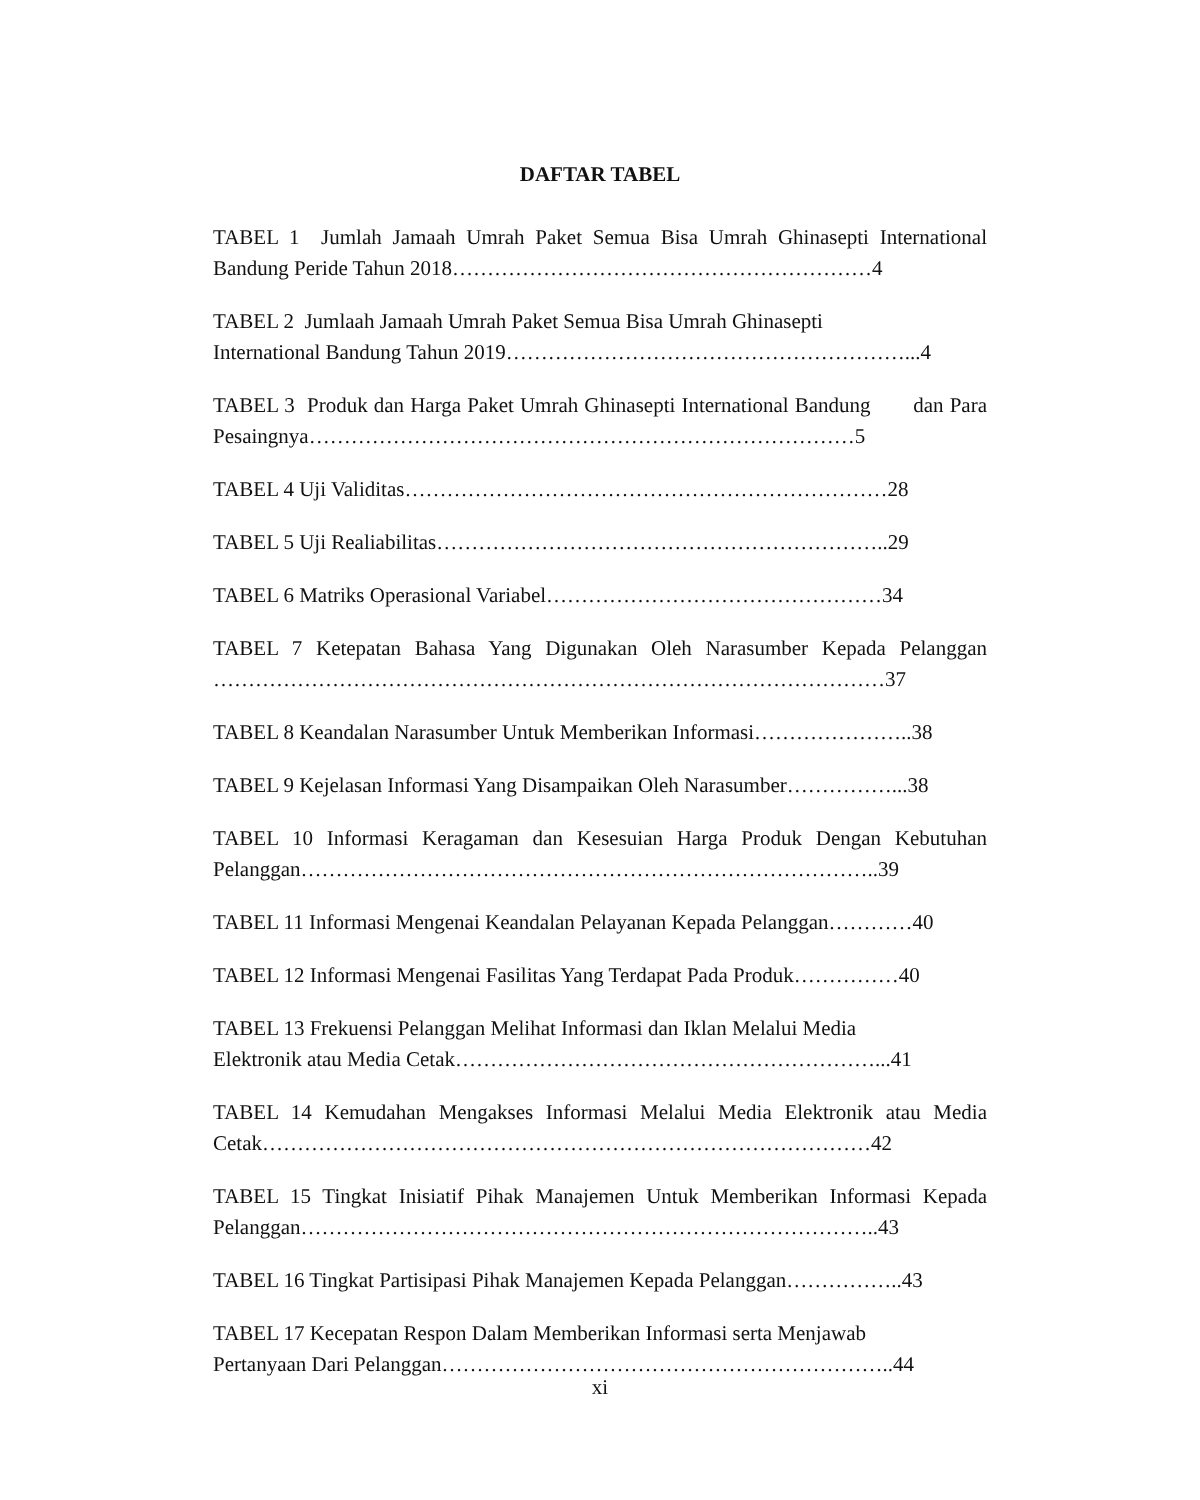DAFTAR TABEL
TABEL 1 Jumlah Jamaah Umrah Paket Semua Bisa Umrah Ghinasepti International Bandung Peride Tahun 2018……………………………………………………4
TABEL 2 Jumlaah Jamaah Umrah Paket Semua Bisa Umrah Ghinasepti
International Bandung Tahun 2019…………………………………………………...4
TABEL 3 Produk dan Harga Paket Umrah Ghinasepti International Bandung dan Para Pesaingnya……………………………………………………………………5
TABEL 4 Uji Validitas……………………………………………………………28
TABEL 5 Uji Realiabilitas………………………………………………………..29
TABEL 6 Matriks Operasional Variabel…………………………………………34
TABEL 7 Ketepatan Bahasa Yang Digunakan Oleh Narasumber Kepada Pelanggan ……………………………………………………………………………………37
TABEL 8 Keandalan Narasumber Untuk Memberikan Informasi…………………..38
TABEL 9 Kejelasan Informasi Yang Disampaikan Oleh Narasumber……………...38
TABEL 10 Informasi Keragaman dan Kesesuian Harga Produk Dengan Kebutuhan Pelanggan………………………………………………………………………..39
TABEL 11 Informasi Mengenai Keandalan Pelayanan Kepada Pelanggan…………40
TABEL 12 Informasi Mengenai Fasilitas Yang Terdapat Pada Produk……………40
TABEL 13 Frekuensi Pelanggan Melihat Informasi dan Iklan Melalui Media
Elektronik atau Media Cetak……………………………………………………...41
TABEL 14 Kemudahan Mengakses Informasi Melalui Media Elektronik atau Media Cetak……………………………………………………………………………42
TABEL 15 Tingkat Inisiatif Pihak Manajemen Untuk Memberikan Informasi Kepada Pelanggan………………………………………………………………………..43
TABEL 16 Tingkat Partisipasi Pihak Manajemen Kepada Pelanggan……………..43
TABEL 17 Kecepatan Respon Dalam Memberikan Informasi serta Menjawab
Pertanyaan Dari Pelanggan………………………………………………………..44
xi